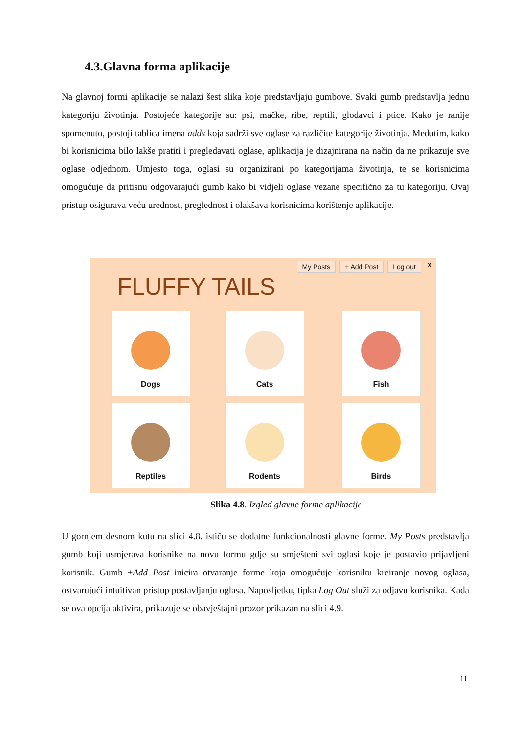4.3.Glavna forma aplikacije
Na glavnoj formi aplikacije se nalazi šest slika koje predstavljaju gumbove. Svaki gumb predstavlja jednu kategoriju životinja. Postojeće kategorije su: psi, mačke, ribe, reptili, glodavci i ptice. Kako je ranije spomenuto, postoji tablica imena adds koja sadrži sve oglase za različite kategorije životinja. Međutim, kako bi korisnicima bilo lakše pratiti i pregledavati oglase, aplikacija je dizajnirana na način da ne prikazuje sve oglase odjednom. Umjesto toga, oglasi su organizirani po kategorijama životinja, te se korisnicima omogućuje da pritisnu odgovarajući gumb kako bi vidjeli oglase vezane specifično za tu kategoriju. Ovaj pristup osigurava veću urednost, preglednost i olakšava korisnicima korištenje aplikacije.
My Posts + Add Post Log out x
FLUFFY TAILS
Dogs Cats Fish
Reptiles Rodents Birds
Slika 4.8. Izgled glavne forme aplikacije
U gornjem desnom kutu na slici 4.8. ističu se dodatne funkcionalnosti glavne forme. My Posts predstavlja gumb koji usmjerava korisnike na novu formu gdje su smješteni svi oglasi koje je postavio prijavljeni korisnik. Gumb +Add Post inicira otvaranje forme koja omogućuje korisniku kreiranje novog oglasa, ostvarujući intuitivan pristup postavljanju oglasa. Naposljetku, tipka Log Out služi za odjavu korisnika. Kada se ova opcija aktivira, prikazuje se obavještajni prozor prikazan na slici 4.9.
11